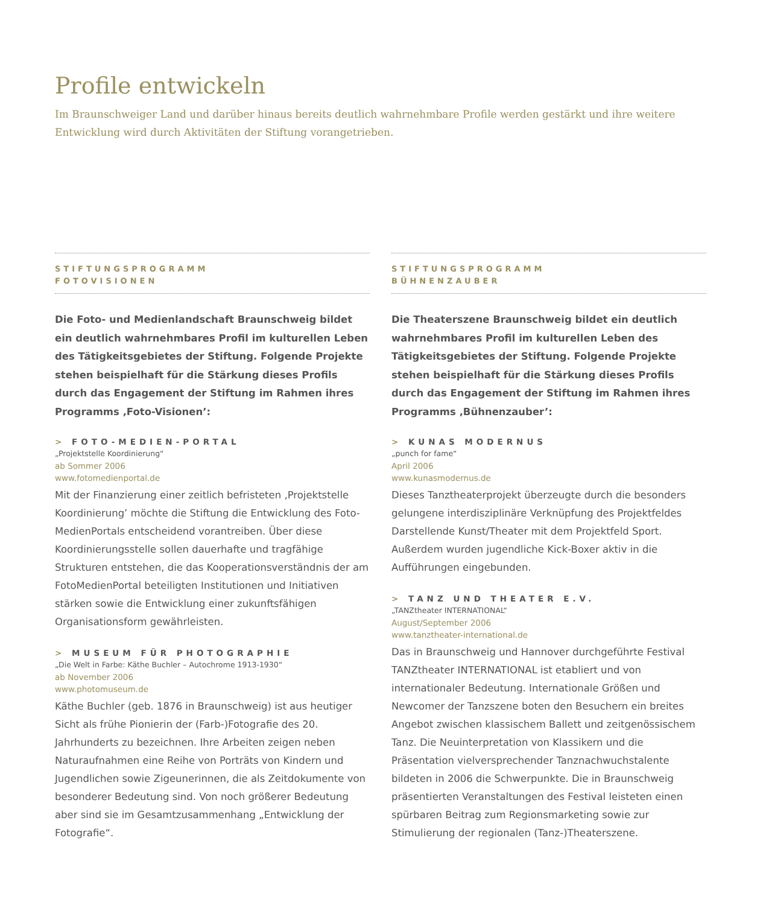Profile entwickeln
Im Braunschweiger Land und darüber hinaus bereits deutlich wahrnehmbare Profile werden gestärkt und ihre weitere Entwicklung wird durch Aktivitäten der Stiftung vorangetrieben.
STIFTUNGSPROGRAMM
FOTOVISIONEN
Die Foto- und Medienlandschaft Braunschweig bildet ein deutlich wahrnehmbares Profil im kulturellen Leben des Tätigkeitsgebietes der Stiftung. Folgende Projekte stehen beispielhaft für die Stärkung dieses Profils durch das Engagement der Stiftung im Rahmen ihres Programms ‚Foto-Visionen’:
> FOTO-MEDIEN-PORTAL
„Projektstelle Koordinierung“
ab Sommer 2006
www.fotomedienportal.de
Mit der Finanzierung einer zeitlich befristeten ‚Projektstelle Koordinierung’ möchte die Stiftung die Entwicklung des Foto-MedienPortals entscheidend vorantreiben. Über diese Koordinierungsstelle sollen dauerhafte und tragfähige Strukturen entstehen, die das Kooperationsverständnis der am FotoMedienPortal beteiligten Institutionen und Initiativen stärken sowie die Entwicklung einer zukunftsfähigen Organisationsform gewährleisten.
> MUSEUM FÜR PHOTOGRAPHIE
„Die Welt in Farbe: Käthe Buchler – Autochrome 1913-1930“
ab November 2006
www.photomuseum.de
Käthe Buchler (geb. 1876 in Braunschweig) ist aus heutiger Sicht als frühe Pionierin der (Farb-)Fotografie des 20. Jahrhunderts zu bezeichnen. Ihre Arbeiten zeigen neben Naturaufnahmen eine Reihe von Porträts von Kindern und Jugendlichen sowie Zigeunerinnen, die als Zeitdokumente von besonderer Bedeutung sind. Von noch größerer Bedeutung aber sind sie im Gesamtzusammenhang „Entwicklung der Fotografie“.
STIFTUNGSPROGRAMM
BÜHNENZAUBER
Die Theaterszene Braunschweig bildet ein deutlich wahrnehmbares Profil im kulturellen Leben des Tätigkeitsgebietes der Stiftung. Folgende Projekte stehen beispielhaft für die Stärkung dieses Profils durch das Engagement der Stiftung im Rahmen ihres Programms ‚Bühnenzauber’:
> KUNAS MODERNUS
„punch for fame“
April 2006
www.kunasmodernus.de
Dieses Tanztheaterprojekt überzeugte durch die besonders gelungene interdisziplinäre Verknüpfung des Projektfeldes Darstellende Kunst/Theater mit dem Projektfeld Sport. Außerdem wurden jugendliche Kick-Boxer aktiv in die Aufführungen eingebunden.
> TANZ UND THEATER E.V.
„TANZtheater INTERNATIONAL“
August/September 2006
www.tanztheater-international.de
Das in Braunschweig und Hannover durchgeführte Festival TANZtheater INTERNATIONAL ist etabliert und von internationaler Bedeutung. Internationale Größen und Newcomer der Tanzszene boten den Besuchern ein breites Angebot zwischen klassischem Ballett und zeitgenössischem Tanz. Die Neuinterpretation von Klassikern und die Präsentation vielversprechender Tanznachwuchstalente bildeten in 2006 die Schwerpunkte. Die in Braunschweig präsentierten Veranstaltungen des Festival leisteten einen spürbaren Beitrag zum Regionsmarketing sowie zur Stimulierung der regionalen (Tanz-)Theaterszene.